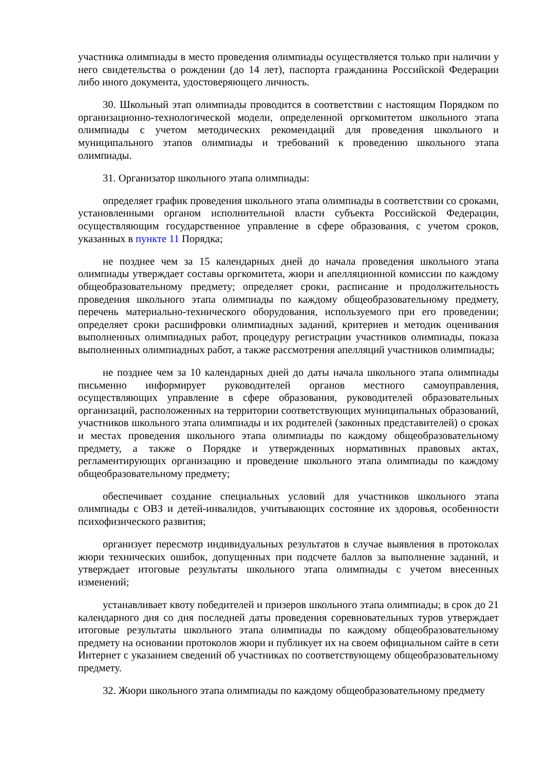участника олимпиады в место проведения олимпиады осуществляется только при наличии у него свидетельства о рождении (до 14 лет), паспорта гражданина Российской Федерации либо иного документа, удостоверяющего личность.
30. Школьный этап олимпиады проводится в соответствии с настоящим Порядком по организационно-технологической модели, определенной оргкомитетом школьного этапа олимпиады с учетом методических рекомендаций для проведения школьного и муниципального этапов олимпиады и требований к проведению школьного этапа олимпиады.
31. Организатор школьного этапа олимпиады:
определяет график проведения школьного этапа олимпиады в соответствии со сроками, установленными органом исполнительной власти субъекта Российской Федерации, осуществляющим государственное управление в сфере образования, с учетом сроков, указанных в пункте 11 Порядка;
не позднее чем за 15 календарных дней до начала проведения школьного этапа олимпиады утверждает составы оргкомитета, жюри и апелляционной комиссии по каждому общеобразовательному предмету; определяет сроки, расписание и продолжительность проведения школьного этапа олимпиады по каждому общеобразовательному предмету, перечень материально-технического оборудования, используемого при его проведении; определяет сроки расшифровки олимпиадных заданий, критериев и методик оценивания выполненных олимпиадных работ, процедуру регистрации участников олимпиады, показа выполненных олимпиадных работ, а также рассмотрения апелляций участников олимпиады;
не позднее чем за 10 календарных дней до даты начала школьного этапа олимпиады письменно информирует руководителей органов местного самоуправления, осуществляющих управление в сфере образования, руководителей образовательных организаций, расположенных на территории соответствующих муниципальных образований, участников школьного этапа олимпиады и их родителей (законных представителей) о сроках и местах проведения школьного этапа олимпиады по каждому общеобразовательному предмету, а также о Порядке и утвержденных нормативных правовых актах, регламентирующих организацию и проведение школьного этапа олимпиады по каждому общеобразовательному предмету;
обеспечивает создание специальных условий для участников школьного этапа олимпиады с ОВЗ и детей-инвалидов, учитывающих состояние их здоровья, особенности психофизического развития;
организует пересмотр индивидуальных результатов в случае выявления в протоколах жюри технических ошибок, допущенных при подсчете баллов за выполнение заданий, и утверждает итоговые результаты школьного этапа олимпиады с учетом внесенных изменений;
устанавливает квоту победителей и призеров школьного этапа олимпиады; в срок до 21 календарного дня со дня последней даты проведения соревновательных туров утверждает итоговые результаты школьного этапа олимпиады по каждому общеобразовательному предмету на основании протоколов жюри и публикует их на своем официальном сайте в сети Интернет с указанием сведений об участниках по соответствующему общеобразовательному предмету.
32. Жюри школьного этапа олимпиады по каждому общеобразовательному предмету